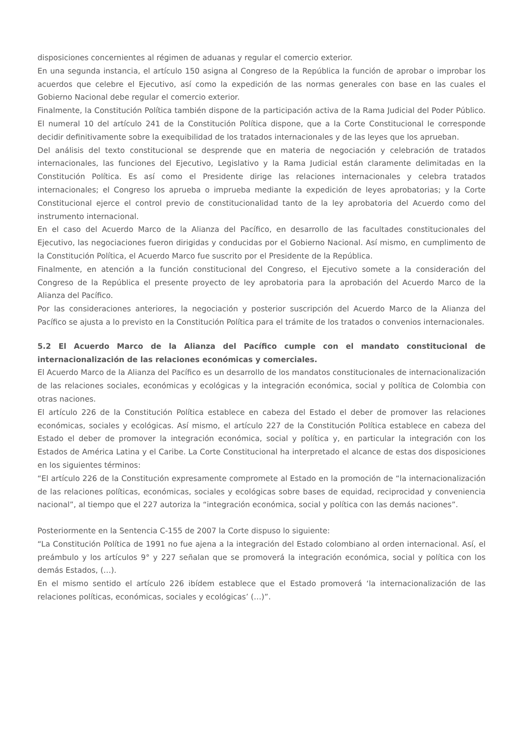disposiciones concernientes al régimen de aduanas y regular el comercio exterior.
En una segunda instancia, el artículo 150 asigna al Congreso de la República la función de aprobar o improbar los acuerdos que celebre el Ejecutivo, así como la expedición de las normas generales con base en las cuales el Gobierno Nacional debe regular el comercio exterior.
Finalmente, la Constitución Política también dispone de la participación activa de la Rama Judicial del Poder Público. El numeral 10 del artículo 241 de la Constitución Política dispone, que a la Corte Constitucional le corresponde decidir definitivamente sobre la exequibilidad de los tratados internacionales y de las leyes que los aprueban.
Del análisis del texto constitucional se desprende que en materia de negociación y celebración de tratados internacionales, las funciones del Ejecutivo, Legislativo y la Rama Judicial están claramente delimitadas en la Constitución Política. Es así como el Presidente dirige las relaciones internacionales y celebra tratados internacionales; el Congreso los aprueba o imprueba mediante la expedición de leyes aprobatorias; y la Corte Constitucional ejerce el control previo de constitucionalidad tanto de la ley aprobatoria del Acuerdo como del instrumento internacional.
En el caso del Acuerdo Marco de la Alianza del Pacífico, en desarrollo de las facultades constitucionales del Ejecutivo, las negociaciones fueron dirigidas y conducidas por el Gobierno Nacional. Así mismo, en cumplimento de la Constitución Política, el Acuerdo Marco fue suscrito por el Presidente de la República.
Finalmente, en atención a la función constitucional del Congreso, el Ejecutivo somete a la consideración del Congreso de la República el presente proyecto de ley aprobatoria para la aprobación del Acuerdo Marco de la Alianza del Pacífico.
Por las consideraciones anteriores, la negociación y posterior suscripción del Acuerdo Marco de la Alianza del Pacífico se ajusta a lo previsto en la Constitución Política para el trámite de los tratados o convenios internacionales.
5.2 El Acuerdo Marco de la Alianza del Pacífico cumple con el mandato constitucional de internacionalización de las relaciones económicas y comerciales.
El Acuerdo Marco de la Alianza del Pacífico es un desarrollo de los mandatos constitucionales de internacionalización de las relaciones sociales, económicas y ecológicas y la integración económica, social y política de Colombia con otras naciones.
El artículo 226 de la Constitución Política establece en cabeza del Estado el deber de promover las relaciones económicas, sociales y ecológicas. Así mismo, el artículo 227 de la Constitución Política establece en cabeza del Estado el deber de promover la integración económica, social y política y, en particular la integración con los Estados de América Latina y el Caribe. La Corte Constitucional ha interpretado el alcance de estas dos disposiciones en los siguientes términos:
“El artículo 226 de la Constitución expresamente compromete al Estado en la promoción de “la internacionalización de las relaciones políticas, económicas, sociales y ecológicas sobre bases de equidad, reciprocidad y conveniencia nacional”, al tiempo que el 227 autoriza la “integración económica, social y política con las demás naciones”.
Posteriormente en la Sentencia C-155 de 2007 la Corte dispuso lo siguiente:
“La Constitución Política de 1991 no fue ajena a la integración del Estado colombiano al orden internacional. Así, el preámbulo y los artículos 9° y 227 señalan que se promoverá la integración económica, social y política con los demás Estados, (…).
En el mismo sentido el artículo 226 ibídem establece que el Estado promoverá ‘la internacionalización de las relaciones políticas, económicas, sociales y ecológicas’ (…)”.